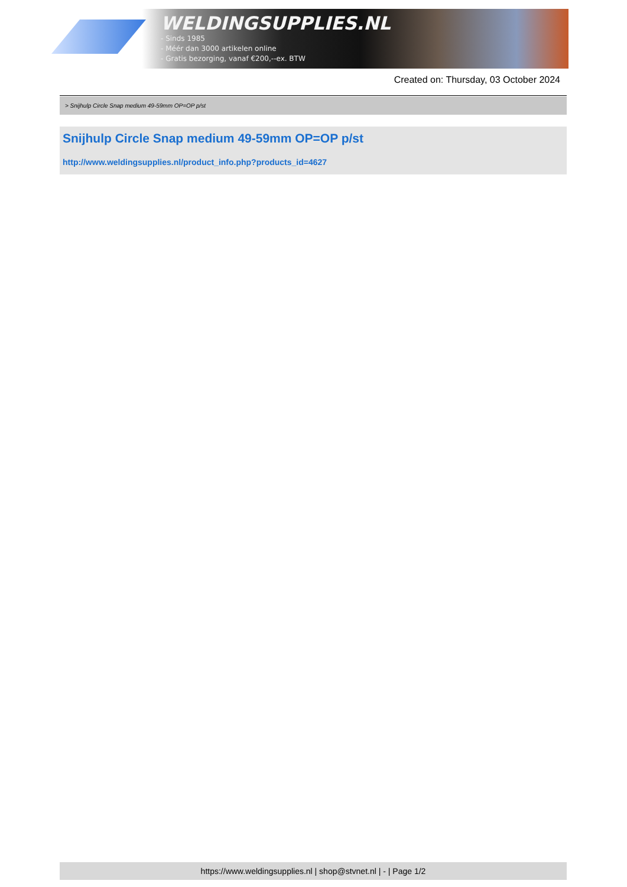WELDINGSUPPLIES.NL
- Sinds 1985
- Méér dan 3000 artikelen online
- Gratis bezorging, vanaf €200,--ex. BTW
Created on: Thursday, 03 October 2024
> Snijhulp Circle Snap medium 49-59mm OP=OP p/st
Snijhulp Circle Snap medium 49-59mm OP=OP p/st
http://www.weldingsupplies.nl/product_info.php?products_id=4627
https://www.weldingsupplies.nl | shop@stvnet.nl | - | Page 1/2